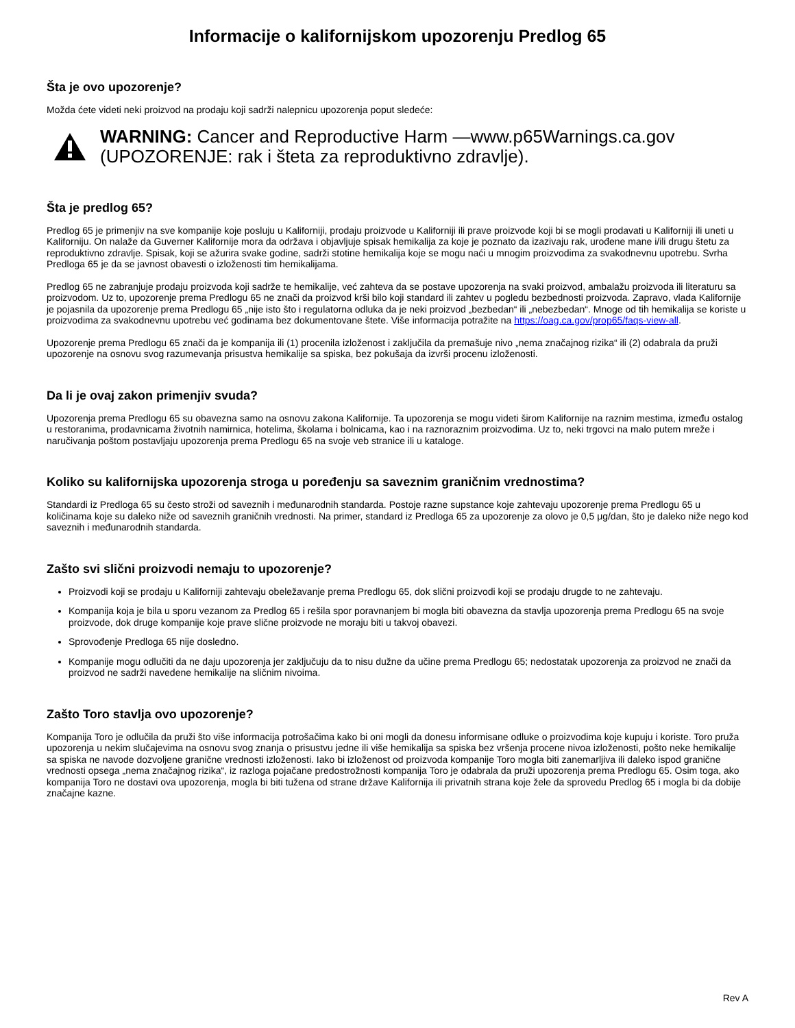Informacije o kalifornijskom upozorenju Predlog 65
Šta je ovo upozorenje?
Možda ćete videti neki proizvod na prodaju koji sadrži nalepnicu upozorenja poput sledeće:
WARNING: Cancer and Reproductive Harm —www.p65Warnings.ca.gov
(UPOZORENJE: rak i šteta za reproduktivno zdravlje).
Šta je predlog 65?
Predlog 65 je primenjiv na sve kompanije koje posluju u Kaliforniji, prodaju proizvode u Kaliforniji ili prave proizvode koji bi se mogli prodavati u Kaliforniji ili uneti u Kaliforniju. On nalaže da Guverner Kalifornije mora da održava i objavljuje spisak hemikalija za koje je poznato da izazivaju rak, urođene mane i/ili drugu štetu za reproduktivno zdravlje. Spisak, koji se ažurira svake godine, sadrži stotine hemikalija koje se mogu naći u mnogim proizvodima za svakodnevnu upotrebu. Svrha Predloga 65 je da se javnost obavesti o izloženosti tim hemikalijama.
Predlog 65 ne zabranjuje prodaju proizvoda koji sadrže te hemikalije, već zahteva da se postave upozorenja na svaki proizvod, ambalažu proizvoda ili literaturu sa proizvodom. Uz to, upozorenje prema Predlogu 65 ne znači da proizvod krši bilo koji standard ili zahtev u pogledu bezbednosti proizvoda. Zapravo, vlada Kalifornije je pojasnila da upozorenje prema Predlogu 65 „nije isto što i regulatorna odluka da je neki proizvod „bezbedan“ ili „nebezbedan“. Mnoge od tih hemikalija se koriste u proizvodima za svakodnevnu upotrebu već godinama bez dokumentovane štete. Više informacija potražite na https://oag.ca.gov/prop65/faqs-view-all.
Upozorenje prema Predlogu 65 znači da je kompanija ili (1) procenila izloženost i zaključila da premašuje nivo „nema značajnog rizika“ ili (2) odabrala da pruži upozorenje na osnovu svog razumevanja prisustva hemikalije sa spiska, bez pokušaja da izvrši procenu izloženosti.
Da li je ovaj zakon primenjiv svuda?
Upozorenja prema Predlogu 65 su obavezna samo na osnovu zakona Kalifornije. Ta upozorenja se mogu videti širom Kalifornije na raznim mestima, između ostalog u restoranima, prodavnicama životnih namirnica, hotelima, školama i bolnicama, kao i na raznoraznim proizvodima. Uz to, neki trgovci na malo putem mreže i naručivanja poštom postavljaju upozorenja prema Predlogu 65 na svoje veb stranice ili u kataloge.
Koliko su kalifornijska upozorenja stroga u poređenju sa saveznim graničnim vrednostima?
Standardi iz Predloga 65 su često stroži od saveznih i međunarodnih standarda. Postoje razne supstance koje zahtevaju upozorenje prema Predlogu 65 u količinama koje su daleko niže od saveznih graničnih vrednosti. Na primer, standard iz Predloga 65 za upozorenje za olovo je 0,5 μg/dan, što je daleko niže nego kod saveznih i međunarodnih standarda.
Zašto svi slični proizvodi nemaju to upozorenje?
Proizvodi koji se prodaju u Kaliforniji zahtevaju obeležavanje prema Predlogu 65, dok slični proizvodi koji se prodaju drugde to ne zahtevaju.
Kompanija koja je bila u sporu vezanom za Predlog 65 i rešila spor poravnanjem bi mogla biti obavezna da stavlja upozorenja prema Predlogu 65 na svoje proizvode, dok druge kompanije koje prave slične proizvode ne moraju biti u takvoj obavezi.
Sprovođenje Predloga 65 nije dosledno.
Kompanije mogu odlučiti da ne daju upozorenja jer zaključuju da to nisu dužne da učine prema Predlogu 65; nedostatak upozorenja za proizvod ne znači da proizvod ne sadrži navedene hemikalije na sličnim nivoima.
Zašto Toro stavlja ovo upozorenje?
Kompanija Toro je odlučila da pruži što više informacija potrošačima kako bi oni mogli da donesu informisane odluke o proizvodima koje kupuju i koriste. Toro pruža upozorenja u nekim slučajevima na osnovu svog znanja o prisustvu jedne ili više hemikalija sa spiska bez vršenja procene nivoa izloženosti, pošto neke hemikalije sa spiska ne navode dozvoljene granične vrednosti izloženosti. Iako bi izloženost od proizvoda kompanije Toro mogla biti zanemarljiva ili daleko ispod granične vrednosti opsega „nema značajnog rizika“, iz razloga pojačane predostrožnosti kompanija Toro je odabrala da pruži upozorenja prema Predlogu 65. Osim toga, ako kompanija Toro ne dostavi ova upozorenja, mogla bi biti tužena od strane države Kalifornija ili privatnih strana koje žele da sprovedu Predlog 65 i mogla bi da dobije značajne kazne.
Rev A